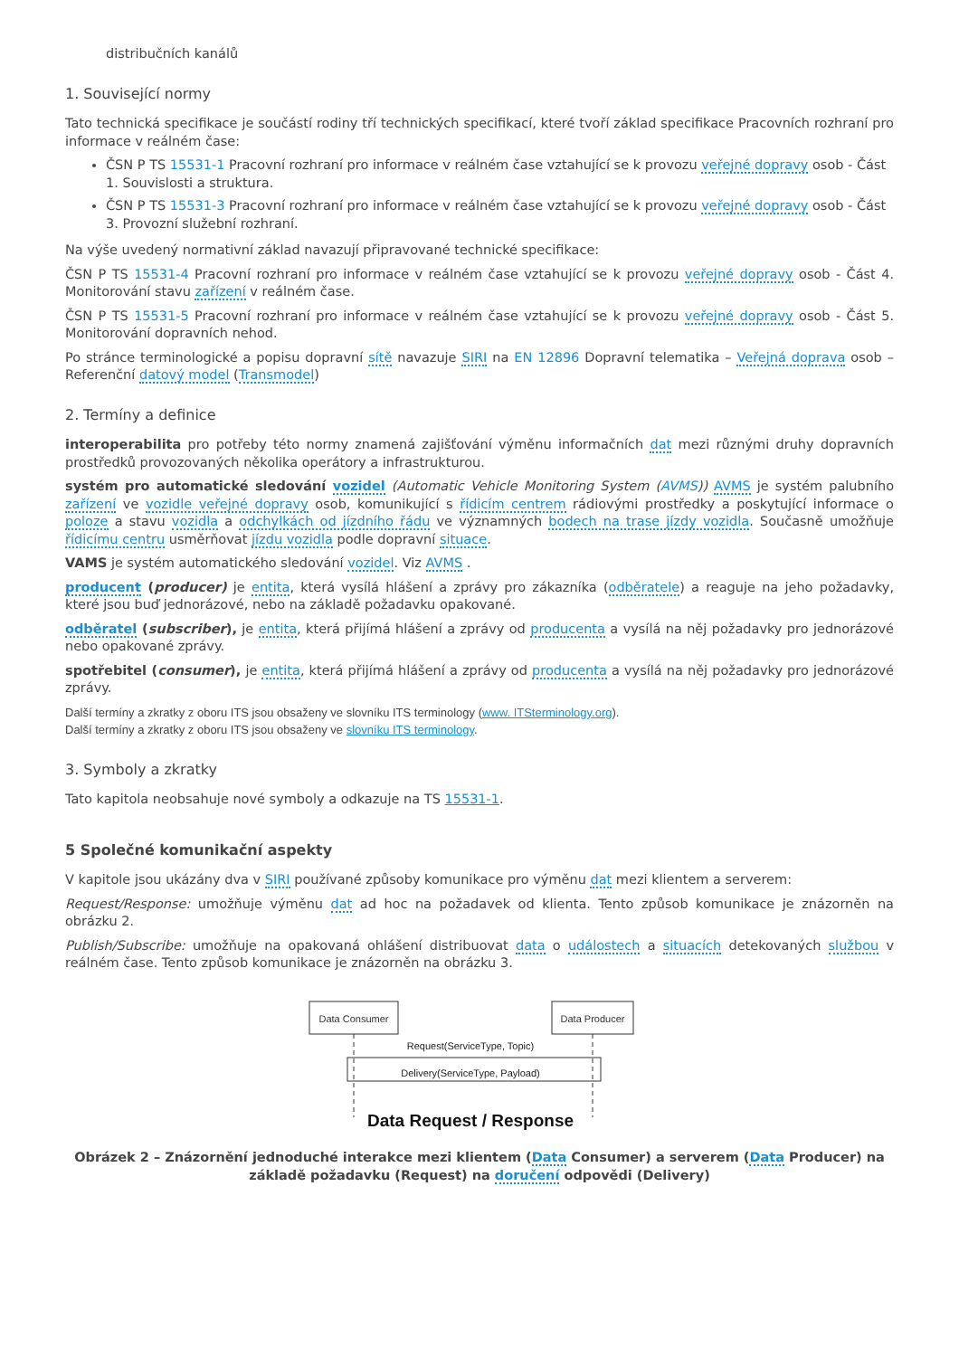distribučních kanálů
1. Související normy
Tato technická specifikace je součástí rodiny tří technických specifikací, které tvoří základ specifikace Pracovních rozhraní pro informace v reálném čase:
ČSN P TS 15531-1 Pracovní rozhraní pro informace v reálném čase vztahující se k provozu veřejné dopravy osob - Část 1. Souvislosti a struktura.
ČSN P TS 15531-3 Pracovní rozhraní pro informace v reálném čase vztahující se k provozu veřejné dopravy osob - Část 3. Provozní služební rozhraní.
Na výše uvedený normativní základ navazují připravované technické specifikace:
ČSN P TS 15531-4 Pracovní rozhraní pro informace v reálném čase vztahující se k provozu veřejné dopravy osob - Část 4. Monitorování stavu zařízení v reálném čase.
ČSN P TS 15531-5 Pracovní rozhraní pro informace v reálném čase vztahující se k provozu veřejné dopravy osob - Část 5. Monitorování dopravních nehod.
Po stránce terminologické a popisu dopravní sítě navazuje SIRI na EN 12896 Dopravní telematika – Veřejná doprava osob – Referenční datový model (Transmodel)
2. Termíny a definice
interoperabilita pro potřeby této normy znamená zajišťování výměnu informačních dat mezi různými druhy dopravních prostředků provozovaných několika operátory a infrastrukturou.
systém pro automatické sledování vozidel (Automatic Vehicle Monitoring System (AVMS)) AVMS je systém palubního zařízení ve vozidle veřejné dopravy osob, komunikující s řídicím centrem rádiovými prostředky a poskytující informace o poloze a stavu vozidla a odchylkách od jízdního řádu ve významných bodech na trase jízdy vozidla. Současně umožňuje řídicímu centru usměrňovat jízdu vozidla podle dopravní situace.
VAMS je systém automatického sledování vozidel. Viz AVMS .
producent (producer) je entita, která vysílá hlášení a zprávy pro zákazníka (odběratele) a reaguje na jeho požadavky, které jsou buď jednorázové, nebo na základě požadavku opakované.
odběratel (subscriber), je entita, která přijímá hlášení a zprávy od producenta a vysílá na něj požadavky pro jednorázové nebo opakované zprávy.
spotřebitel (consumer), je entita, která přijímá hlášení a zprávy od producenta a vysílá na něj požadavky pro jednorázové zprávy.
Další termíny a zkratky z oboru ITS jsou obsaženy ve slovníku ITS terminology (www. ITSterminology.org).
Další termíny a zkratky z oboru ITS jsou obsaženy ve slovníku ITS terminology.
3. Symboly a zkratky
Tato kapitola neobsahuje nové symboly a odkazuje na TS 15531-1.
5 Společné komunikační aspekty
V kapitole jsou ukázány dva v SIRI používané způsoby komunikace pro výměnu dat mezi klientem a serverem:
Request/Response: umožňuje výměnu dat ad hoc na požadavek od klienta. Tento způsob komunikace je znázorněn na obrázku 2.
Publish/Subscribe: umožňuje na opakovaná ohlášení distribuovat data o událostech a situacích detekovaných službou v reálném čase. Tento způsob komunikace je znázorněn na obrázku 3.
Data Consumer
Data Producer
Request(ServiceType, Topic)
Delivery(ServiceType, Payload)
Data Request / Response
Obrázek 2 – Znázornění jednoduché interakce mezi klientem (Data Consumer) a serverem (Data Producer) na základě požadavku (Request) na doručení odpovědi (Delivery)